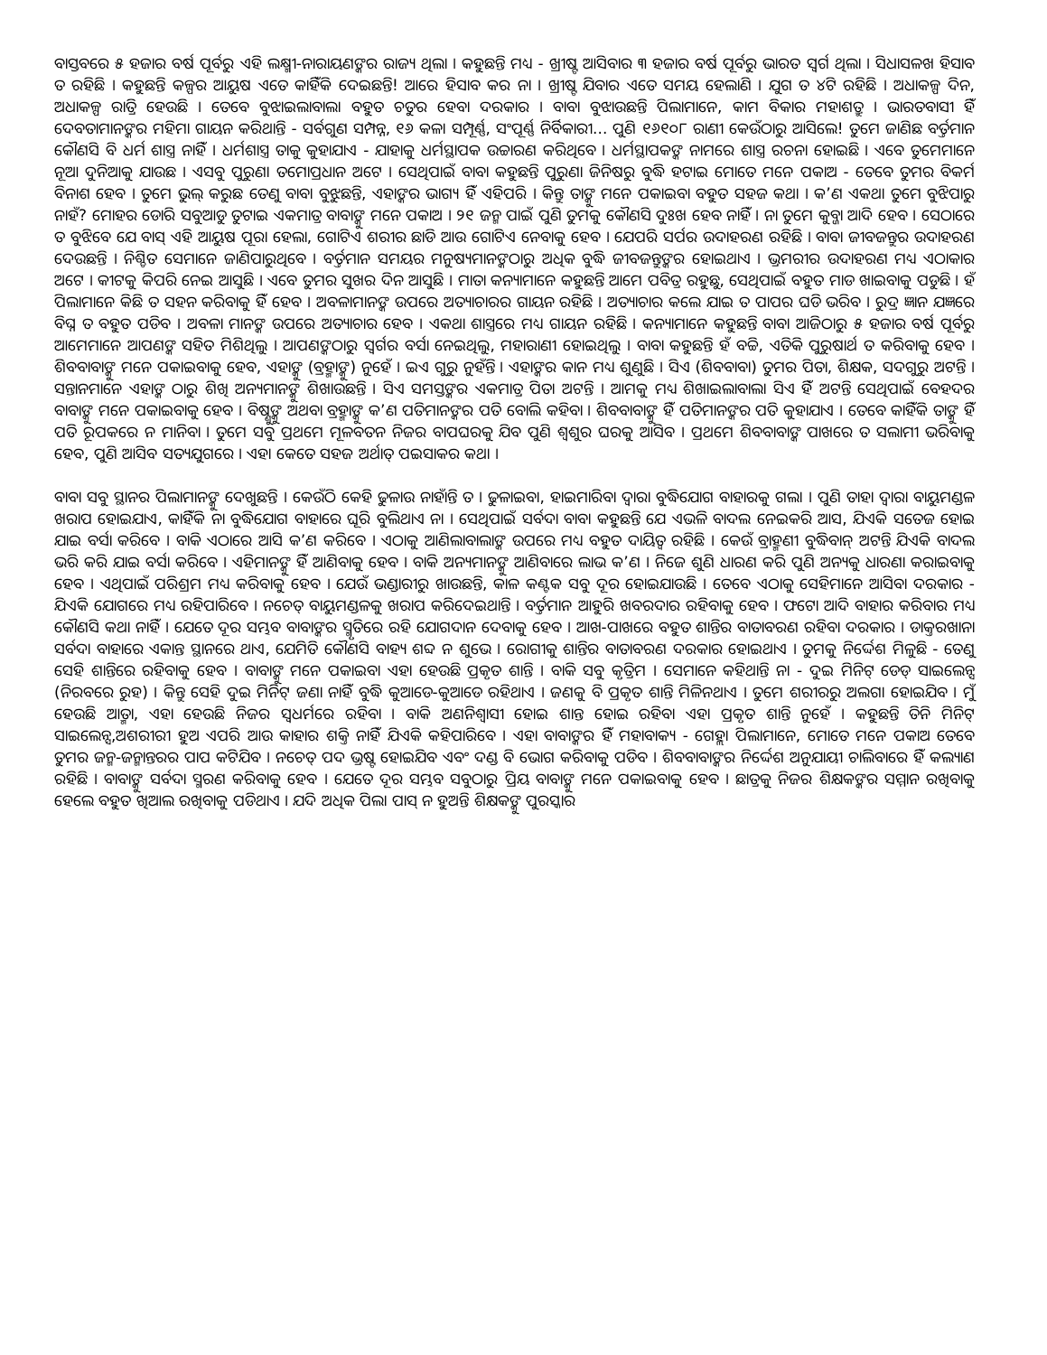ବାସ୍ତବରେ ୫ ହଜାର ବର୍ଷ ପୂର୍ବରୁ ଏହି ଲକ୍ଷ୍ମୀ-ନାରାୟଣଙ୍କର ରାଜ୍ୟ ଥିଲା । କହୁଛନ୍ତି ମଧ୍ୟ - ଖ୍ରୀଷ୍ଟ ଆସିବାର ୩ ହଜାର ବର୍ଷ ପୂର୍ବରୁ ଭାରତ ସ୍ୱର୍ଗ ଥିଲା । ସିଧାସଳଖ ହିସାବ ତ ରହିଛି । କହୁଛନ୍ତି କଳ୍ପର ଆୟୁଷ ଏତେ କାହିଁକି ଦେଇଛନ୍ତି! ଆରେ ହିସାବ କର ନା । ଖ୍ରୀଷ୍ଟ ଯିବାର ଏତେ ସମୟ ହେଲାଣି । ଯୁଗ ତ ୪ଟି ରହିଛି । ଅଧାକଳ୍ପ ଦିନ, ଅଧାକଳ୍ପ ରାତ୍ରି ହେଉଛି । ତେବେ ବୁଝାଇଲାବାଲା ବହୁତ ଚତୁର ହେବା ଦରକାର । ବାବା ବୁଝାଉଛନ୍ତି ପିଲାମାନେ, କାମ ବିକାର ମହାଶତ୍ରୁ । ଭାରତବାସୀ ହିଁ ଦେବତାମାନଙ୍କର ମହିମା ଗାୟନ କରିଥାନ୍ତି - ସର୍ବଗୁଣ ସମ୍ପନ୍ନ, ୧୬ କଳା ସମ୍ପୂର୍ଣ୍ଣ, ସଂପୂର୍ଣ୍ଣ ନିର୍ବିକାରୀ... ପୁଣି ୧୬୧୦୮ ରାଣୀ କେଉଁଠାରୁ ଆସିଲେ! ତୁମେ ଜାଣିଛ ବର୍ତ୍ତମାନ କୌଣସି ବି ଧର୍ମ ଶାସ୍ତ୍ର ନାହିଁ । ଧର୍ମଶାସ୍ତ୍ର ତାକୁ କୁହାଯାଏ - ଯାହାକୁ ଧର୍ମସ୍ଥାପକ ଉଚ୍ଚାରଣ କରିଥିବେ । ଧର୍ମସ୍ଥାପକଙ୍କ ନାମରେ ଶାସ୍ତ୍ର ରଚନା ହୋଇଛି । ଏବେ ତୁମେମାନେ ନୂଆ ଦୁନିଆକୁ ଯାଉଛ । ଏସବୁ ପୁରୁଣା ତମୋପ୍ରଧାନ ଅଟେ । ସେଥିପାଇଁ ବାବା କହୁଛନ୍ତି ପୁରୁଣା ଜିନିଷରୁ ବୁଦ୍ଧି ହଟାଇ ମୋତେ ମନେ ପକାଅ - ତେବେ ତୁମର ବିକର୍ମ ବିନାଶ ହେବ । ତୁମେ ଭୁଲ୍ କରୁଛ ତେଣୁ ବାବା ବୁଝୁଛନ୍ତି, ଏହାଙ୍କର ଭାଗ୍ୟ ହିଁ ଏହିପରି । କିନ୍ତୁ ତାଙ୍କୁ ମନେ ପକାଇବା ବହୁତ ସହଜ କଥା । କ’ଣ ଏକଥା ତୁମେ ବୁଝିପାରୁ ନାହଁ? ମୋହର ଡୋରି ସବୁଆଡୁ ତୁଟାଇ ଏକମାତ୍ର ବାବାଙ୍କୁ ମନେ ପକାଅ । ୨୧ ଜନ୍ମ ପାଇଁ ପୁଣି ତୁମକୁ କୌଣସି ଦୁଃଖ ହେବ ନାହିଁ । ନା ତୁମେ କୁବ୍ଜା ଆଦି ହେବ । ସେଠାରେ ତ ବୁଝିବେ ଯେ ବାସ୍ ଏହି ଆୟୁଷ ପୂରା ହେଲା, ଗୋଟିଏ ଶରୀର ଛାଡି ଆଉ ଗୋଟିଏ ନେବାକୁ ହେବ । ଯେପରି ସର୍ପର ଉଦାହରଣ ରହିଛି । ବାବା ଜୀବଜନ୍ତୁର ଉଦାହରଣ ଦେଉଛନ୍ତି । ନିଶ୍ଚିତ ସେମାନେ ଜାଣିପାରୁଥିବେ । ବର୍ତ୍ତମାନ ସମୟର ମନୁଷ୍ୟମାନଙ୍କଠାରୁ ଅଧିକ ବୁଦ୍ଧି ଜୀବଜନ୍ତୁଙ୍କର ହୋଇଥାଏ । ଭ୍ରମରୀର ଉଦାହରଣ ମଧ୍ୟ ଏଠାକାର ଅଟେ । କୀଟକୁ କିପରି ନେଇ ଆସୁଛି । ଏବେ ତୁମର ସୁଖର ଦିନ ଆସୁଛି । ମାତା କନ୍ୟାମାନେ କହୁଛନ୍ତି ଆମେ ପବିତ୍ର ରହୁଛୁ, ସେଥିପାଇଁ ବହୁତ ମାଡ ଖାଇବାକୁ ପଡୁଛି । ହଁ ପିଲାମାନେ କିଛି ତ ସହନ କରିବାକୁ ହିଁ ହେବ । ଅବଳାମାନଙ୍କ ଉପରେ ଅତ୍ୟାଚାରର ଗାୟନ ରହିଛି । ଅତ୍ୟାଚାର କଲେ ଯାଇ ତ ପାପର ଘଡି ଭରିବ । ରୁଦ୍ର ଜ୍ଞାନ ଯଜ୍ଞରେ ବିଘ୍ନ ତ ବହୁତ ପଡିବ । ଅବଳା ମାନଙ୍କ ଉପରେ ଅତ୍ୟାଚାର ହେବ । ଏକଥା ଶାସ୍ତ୍ରରେ ମଧ୍ୟ ଗାୟନ ରହିଛି । କନ୍ୟାମାନେ କହୁଛନ୍ତି ବାବା ଆଜିଠାରୁ ୫ ହଜାର ବର୍ଷ ପୂର୍ବରୁ ଆମେମାନେ ଆପଣଙ୍କ ସହିତ ମିଶିଥିଲୁ । ଆପଣଙ୍କଠାରୁ ସ୍ୱର୍ଗର ବର୍ସା ନେଇଥିଲୁ, ମହାରାଣୀ ହୋଇଥିଲୁ । ବାବା କହୁଛନ୍ତି ହଁ ବଚ୍ଚି, ଏତିକି ପୁରୁଷାର୍ଥ ତ କରିବାକୁ ହେବ । ଶିବବାବାଙ୍କୁ ମନେ ପକାଇବାକୁ ହେବ, ଏହାଙ୍କୁ (ବ୍ରହ୍ମାଙ୍କୁ) ନୁହେଁ । ଇଏ ଗୁରୁ ନୁହଁନ୍ତି । ଏହାଙ୍କର କାନ ମଧ୍ୟ ଶୁଣୁଛି । ସିଏ (ଶିବବାବା) ତୁମର ପିତା, ଶିକ୍ଷକ, ସଦଗୁରୁ ଅଟନ୍ତି । ସନ୍ତାନମାନେ ଏହାଙ୍କ ଠାରୁ ଶିଖି ଅନ୍ୟମାନଙ୍କୁ ଶିଖାଉଛନ୍ତି । ସିଏ ସମସ୍ତଙ୍କର ଏକମାତ୍ର ପିତା ଅଟନ୍ତି । ଆମକୁ ମଧ୍ୟ ଶିଖାଇଲାବାଲା ସିଏ ହିଁ ଅଟନ୍ତି ସେଥିପାଇଁ ବେହଦର ବାବାଙ୍କୁ ମନେ ପକାଇବାକୁ ହେବ । ବିଷ୍ଣୁଙ୍କୁ ଅଥବା ବ୍ରହ୍ମାଙ୍କୁ କ’ଣ ପତିମାନଙ୍କର ପତି ବୋଲି କହିବା । ଶିବବାବାଙ୍କୁ ହିଁ ପତିମାନଙ୍କର ପତି କୁହାଯାଏ । ତେବେ କାହିଁକି ତାଙ୍କୁ ହିଁ ପତି ରୂପକରେ ନ ମାନିବା । ତୁମେ ସବୁ ପ୍ରଥମେ ମୂଳବତନ ନିଜର ବାପଘରକୁ ଯିବ ପୁଣି ଶ୍ୱଶୁର ଘରକୁ ଆସିବ । ପ୍ରଥମେ ଶିବବାବାଙ୍କ ପାଖରେ ତ ସଲାମୀ ଭରିବାକୁ ହେବ, ପୁଣି ଆସିବ ସତ୍ୟଯୁଗରେ । ଏହା କେତେ ସହଜ ଅର୍ଥାତ୍ ପଇସାକର କଥା ।
ବାବା ସବୁ ସ୍ଥାନର ପିଲାମାନଙ୍କୁ ଦେଖୁଛନ୍ତି । କେଉଁଠି କେହି ଢୁଳାଉ ନାହାଁନ୍ତି ତ । ଢୁଳାଇବା, ହାଇମାରିବା ଦ୍ୱାରା ବୁଦ୍ଧିଯୋଗ ବାହାରକୁ ଗଲା । ପୁଣି ତାହା ଦ୍ୱାରା ବାୟୁମଣ୍ଡଳ ଖରାପ ହୋଇଯାଏ, କାହିଁକି ନା ବୁଦ୍ଧିଯୋଗ ବାହାରେ ଘୂରି ବୁଲିଥାଏ ନା । ସେଥିପାଇଁ ସର୍ବଦା ବାବା କହୁଛନ୍ତି ଯେ ଏଭଳି ବାଦଲ ନେଇକରି ଆସ, ଯିଏକି ସତେଜ ହୋଇ ଯାଇ ବର୍ସା କରିବେ । ବାକି ଏଠାରେ ଆସି କ’ଣ କରିବେ । ଏଠାକୁ ଆଣିଲାବାଲାଙ୍କ ଉପରେ ମଧ୍ୟ ବହୁତ ଦାୟିତ୍ୱ ରହିଛି । କେଉଁ ବ୍ରାହ୍ମଣୀ ବୁଦ୍ଧିବାନ୍ ଅଟନ୍ତି ଯିଏକି ବାଦଲ ଭରି କରି ଯାଇ ବର୍ସା କରିବେ । ଏହିମାନଙ୍କୁ ହିଁ ଆଣିବାକୁ ହେବ । ବାକି ଅନ୍ୟମାନଙ୍କୁ ଆଣିବାରେ ଲାଭ କ’ଣ । ନିଜେ ଶୁଣି ଧାରଣ କରି ପୁଣି ଅନ୍ୟକୁ ଧାରଣା କରାଇବାକୁ ହେବ । ଏଥିପାଇଁ ପରିଶ୍ରମ ମଧ୍ୟ କରିବାକୁ ହେବ । ଯେଉଁ ଭଣ୍ଡାରୀରୁ ଖାଉଛନ୍ତି, କାଳ କଣ୍ଟକ ସବୁ ଦୂର ହୋଇଯାଉଛି । ତେବେ ଏଠାକୁ ସେହିମାନେ ଆସିବା ଦରକାର - ଯିଏକି ଯୋଗରେ ମଧ୍ୟ ରହିପାରିବେ । ନଚେତ୍ ବାୟୁମଣ୍ଡଳକୁ ଖରାପ କରିଦେଇଥାନ୍ତି । ବର୍ତ୍ତମାନ ଆହୁରି ଖବରଦାର ରହିବାକୁ ହେବ । ଫଟୋ ଆଦି ବାହାର କରିବାର ମଧ୍ୟ କୌଣସି କଥା ନାହିଁ । ଯେତେ ଦୂର ସମ୍ଭବ ବାବାଙ୍କର ସ୍ମୃତିରେ ରହି ଯୋଗଦାନ ଦେବାକୁ ହେବ । ଆଖ-ପାଖରେ ବହୁତ ଶାନ୍ତିର ବାତାବରଣ ରହିବା ଦରକାର । ଡାକ୍ତରଖାନା ସର୍ବଦା ବାହାରେ ଏକାନ୍ତ ସ୍ଥାନରେ ଥାଏ, ଯେମିତି କୌଣସି ବାହ୍ୟ ଶବ୍ଦ ନ ଶୁଭେ । ରୋଗୀକୁ ଶାନ୍ତିର ବାତାବରଣ ଦରକାର ହୋଇଥାଏ । ତୁମକୁ ନିର୍ଦ୍ଦେଶ ମିଳୁଛି - ତେଣୁ ସେହି ଶାନ୍ତିରେ ରହିବାକୁ ହେବ । ବାବାଙ୍କୁ ମନେ ପକାଇବା ଏହା ହେଉଛି ପ୍ରକୃତ ଶାନ୍ତି । ବାକି ସବୁ କୃତ୍ରିମ । ସେମାନେ କହିଥାନ୍ତି ନା - ଦୁଇ ମିନିଟ୍ ଡେଡ୍ ସାଇଲେନ୍ସ (ନିରବରେ ରୁହ) । କିନ୍ତୁ ସେହି ଦୁଇ ମିନିଟ୍ ଜଣା ନାହିଁ ବୁଦ୍ଧି କୁଆଡେ-କୁଆଡେ ରହିଥାଏ । ଜଣକୁ ବି ପ୍ରକୃତ ଶାନ୍ତି ମିଳିନଥାଏ । ତୁମେ ଶରୀରରୁ ଅଲଗା ହୋଇଯିବ । ମୁଁ ହେଉଛି ଆତ୍ମା, ଏହା ହେଉଛି ନିଜର ସ୍ୱଧର୍ମରେ ରହିବା । ବାକି ଅଣନିଶ୍ୱାସୀ ହୋଇ ଶାନ୍ତ ହୋଇ ରହିବା ଏହା ପ୍ରକୃତ ଶାନ୍ତି ନୁହେଁ । କହୁଛନ୍ତି ତିନି ମିନିଟ୍ ସାଇଲେନ୍ସ,ଅଶରୀରୀ ହୁଅ ଏପରି ଆଉ କାହାର ଶକ୍ତି ନାହିଁ ଯିଏକି କହିପାରିବେ । ଏହା ବାବାଙ୍କର ହିଁ ମହାବାକ୍ୟ - ଗେହ୍ଲା ପିଲାମାନେ, ମୋତେ ମନେ ପକାଅ ତେବେ ତୁମର ଜନ୍ମ-ଜନ୍ମାନ୍ତରର ପାପ କଟିଯିବ । ନଚେତ୍ ପଦ ଭ୍ରଷ୍ଟ ହୋଇଯିବ ଏବଂ ଦଣ୍ଡ ବି ଭୋଗ କରିବାକୁ ପଡିବ । ଶିବବାବାଙ୍କର ନିର୍ଦ୍ଦେଶ ଅନୁଯାୟୀ ଚାଲିବାରେ ହିଁ କଲ୍ୟାଣ ରହିଛି । ବାବାଙ୍କୁ ସର୍ବଦା ସ୍ମରଣ କରିବାକୁ ହେବ । ଯେତେ ଦୂର ସମ୍ଭବ ସବୁଠାରୁ ପ୍ରିୟ ବାବାଙ୍କୁ ମନେ ପକାଇବାକୁ ହେବ । ଛାତ୍ରକୁ ନିଜର ଶିକ୍ଷକଙ୍କର ସମ୍ମାନ ରଖିବାକୁ ହେଲେ ବହୁତ ଖିଆଲ ରଖିବାକୁ ପଡିଥାଏ । ଯଦି ଅଧିକ ପିଲା ପାସ୍ ନ ହୁଅନ୍ତି ଶିକ୍ଷକଙ୍କୁ ପୁରସ୍କାର